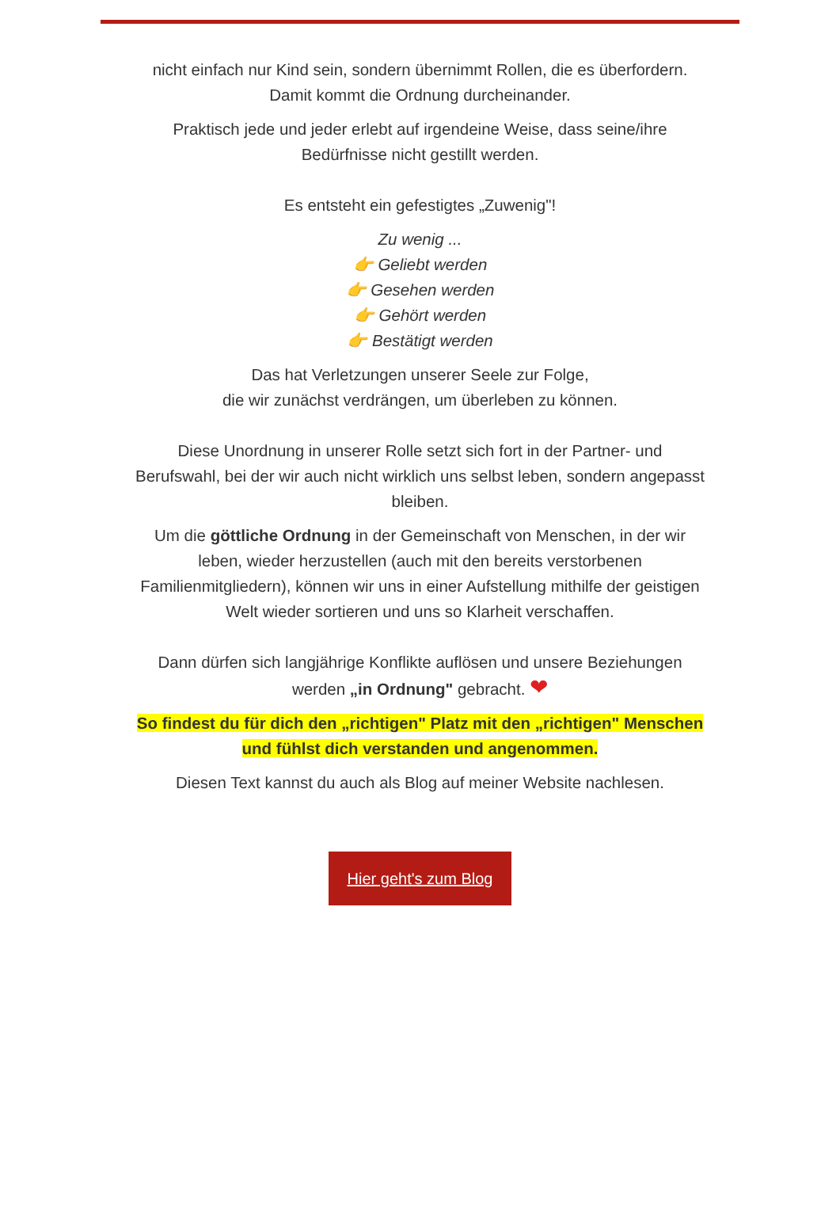nicht einfach nur Kind sein, sondern übernimmt Rollen, die es überfordern.
Damit kommt die Ordnung durcheinander.
Praktisch jede und jeder erlebt auf irgendeine Weise, dass seine/ihre Bedürfnisse nicht gestillt werden.
Es entsteht ein gefestigtes „Zuwenig"!
Zu wenig ...
👉 Geliebt werden
👉 Gesehen werden
👉 Gehört werden
👉 Bestätigt werden
Das hat Verletzungen unserer Seele zur Folge,
die wir zunächst verdrängen, um überleben zu können.
Diese Unordnung in unserer Rolle setzt sich fort in der Partner- und Berufswahl, bei der wir auch nicht wirklich uns selbst leben, sondern angepasst bleiben.
Um die göttliche Ordnung in der Gemeinschaft von Menschen, in der wir leben, wieder herzustellen (auch mit den bereits verstorbenen Familienmitgliedern), können wir uns in einer Aufstellung mithilfe der geistigen Welt wieder sortieren und uns so Klarheit verschaffen.
Dann dürfen sich langjährige Konflikte auflösen und unsere Beziehungen werden „in Ordnung" gebracht. ❤
So findest du für dich den „richtigen" Platz mit den „richtigen" Menschen und fühlst dich verstanden und angenommen.
Diesen Text kannst du auch als Blog auf meiner Website nachlesen.
Hier geht's zum Blog